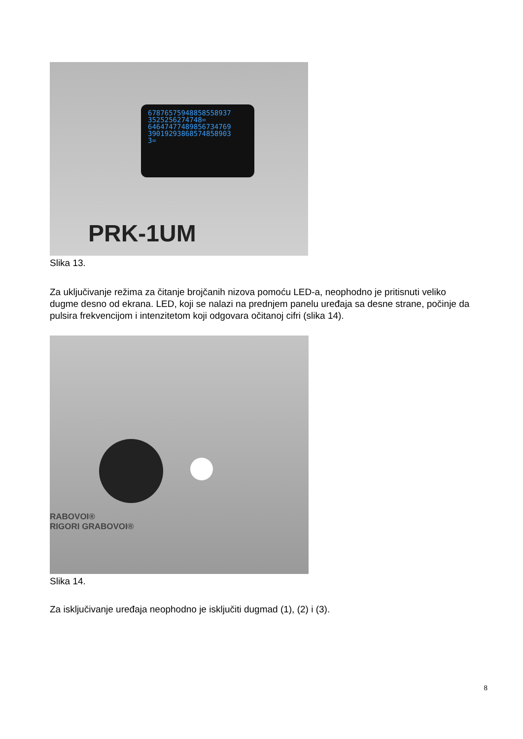67876575948858558937
3525256274748=
64647477489856734769
39019293868574858903
3=
PRK-1UM
Slika 13.
Za uključivanje režima za čitanje brojčanih nizova pomoću LED-a, neophodno je pritisnuti veliko dugme desno od ekrana. LED, koji se nalazi na prednjem panelu uređaja sa desne strane, počinje da pulsira frekvencijom i intenzitetom koji odgovara očitanoj cifri (slika 14).
RABOVOI®
RIGORI GRABOVOI®
Slika 14.
Za isključivanje uređaja neophodno je isključiti dugmad (1), (2) i (3).
8